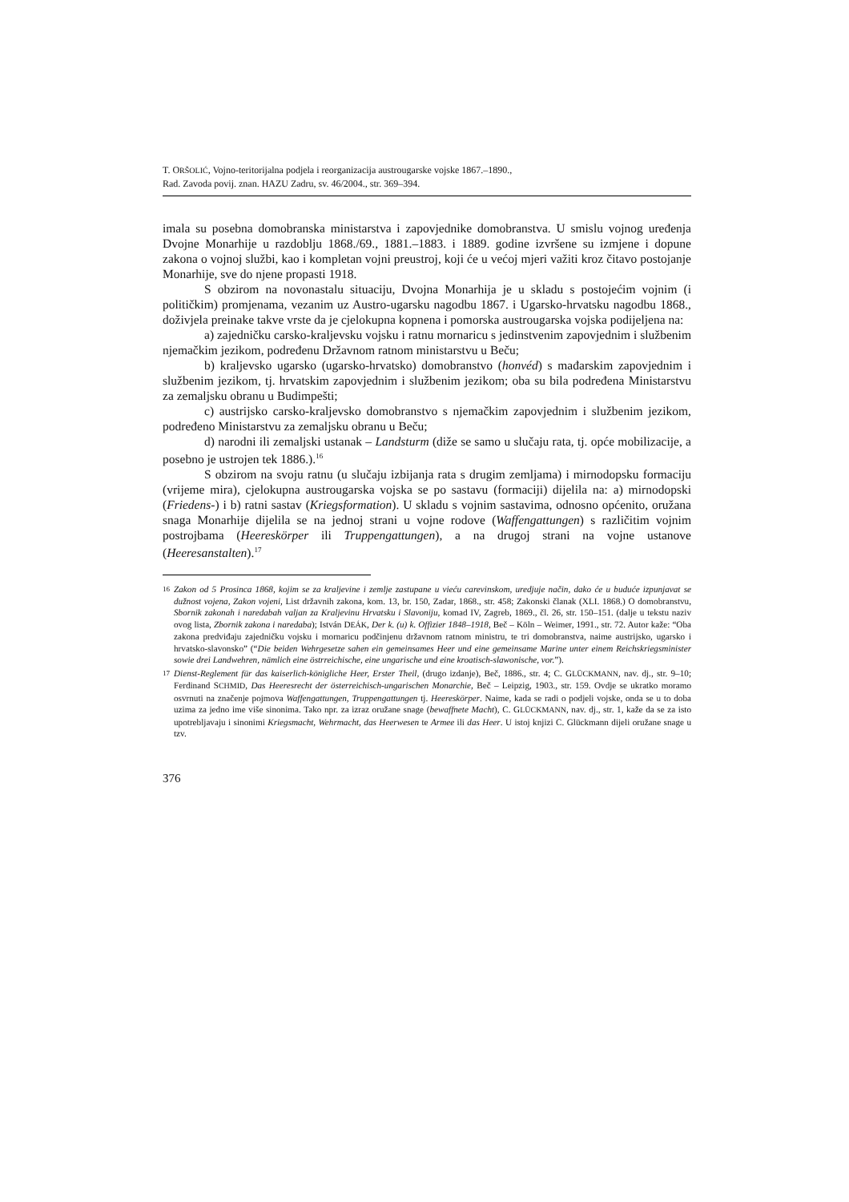T. ORŠOLIĆ, Vojno-teritorijalna podjela i reorganizacija austrougarske vojske 1867.–1890.,
Rad. Zavoda povij. znan. HAZU Zadru, sv. 46/2004., str. 369–394.
imala su posebna domobranska ministarstva i zapovjednike domobranstva. U smislu vojnog uređenja Dvojne Monarhije u razdoblju 1868./69., 1881.–1883. i 1889. godine izvršene su izmjene i dopune zakona o vojnoj službi, kao i kompletan vojni preustroj, koji će u većoj mjeri važiti kroz čitavo postojanje Monarhije, sve do njene propasti 1918.
S obzirom na novonastalu situaciju, Dvojna Monarhija je u skladu s postojećim vojnim (i političkim) promjenama, vezanim uz Austro-ugarsku nagodbu 1867. i Ugarsko-hrvatsku nagodbu 1868., doživjela preinake takve vrste da je cjelokupna kopnena i pomorska austrougarska vojska podijeljena na:
a) zajedničku carsko-kraljevsku vojsku i ratnu mornaricu s jedinstvenim zapovjednim i službenim njemačkim jezikom, podređenu Državnom ratnom ministarstvu u Beču;
b) kraljevsko ugarsko (ugarsko-hrvatsko) domobranstvo (honvéd) s mađarskim zapovjednim i službenim jezikom, tj. hrvatskim zapovjednim i službenim jezikom; oba su bila podređena Ministarstvu za zemaljsku obranu u Budimpešti;
c) austrijsko carsko-kraljevsko domobranstvo s njemačkim zapovjednim i službenim jezikom, podređeno Ministarstvu za zemaljsku obranu u Beču;
d) narodni ili zemaljski ustanak – Landsturm (diže se samo u slučaju rata, tj. opće mobilizacije, a posebno je ustrojen tek 1886.).<sup>16</sup>
S obzirom na svoju ratnu (u slučaju izbijanja rata s drugim zemljama) i mirnodopsku formaciju (vrijeme mira), cjelokupna austrougarska vojska se po sastavu (formaciji) dijelila na: a) mirnodopski (Friedens-) i b) ratni sastav (Kriegsformation). U skladu s vojnim sastavima, odnosno općenito, oružana snaga Monarhije dijelila se na jednoj strani u vojne rodove (Waffengattungen) s različitim vojnim postrojbama (Heereskörper ili Truppengattungen), a na drugoj strani na vojne ustanove (Heeresanstalten).<sup>17</sup>
16 Zakon od 5 Prosinca 1868, kojim se za kraljevine i zemlje zastupane u vieću carevinskom, uredjuje način, dako će u buduće izpunjavat se dužnost vojena, Zakon vojeni, List državnih zakona, kom. 13, br. 150, Zadar, 1868., str. 458; Zakonski članak (XLI. 1868.) O domobranstvu, Sbornik zakonah i naredabah valjan za Kraljevinu Hrvatsku i Slavoniju, komad IV, Zagreb, 1869., čl. 26, str. 150–151. (dalje u tekstu naziv ovog lista, Zbornik zakona i naredaba); István DEÁK, Der k. (u) k. Offizier 1848–1918, Beč – Köln – Weimer, 1991., str. 72. Autor kaže: “Oba zakona predviđaju zajedničku vojsku i mornaricu podčinjenu državnom ratnom ministru, te tri domobranstva, naime austrijsko, ugarsko i hrvatsko-slavonsko” (“Die beiden Wehrgesetze sahen ein gemeinsames Heer und eine gemeinsame Marine unter einem Reichskriegsminister sowie drei Landwehren, nämlich eine östrreichische, eine ungarische und eine kroatisch-slawonische, vor.”).
17 Dienst-Reglement für das kaiserlich-königliche Heer, Erster Theil, (drugo izdanje), Beč, 1886., str. 4; C. GLÜCKMANN, nav. dj., str. 9–10; Ferdinand SCHMID, Das Heeresrecht der österreichisch-ungarischen Monarchie, Beč – Leipzig, 1903., str. 159. Ovdje se ukratko moramo osvrnuti na značenje pojmova Waffengattungen, Truppengattungen tj. Heereskörper. Naime, kada se radi o podjeli vojske, onda se u to doba uzima za jedno ime više sinonima. Tako npr. za izraz oružane snage (bewaffnete Macht), C. GLÜCKMANN, nav. dj., str. 1, kaže da se za isto upotrebljavaju i sinonimi Kriegsmacht, Wehrmacht, das Heerwesen te Armee ili das Heer. U istoj knjizi C. Glückmann dijeli oružane snage u tzv.
376